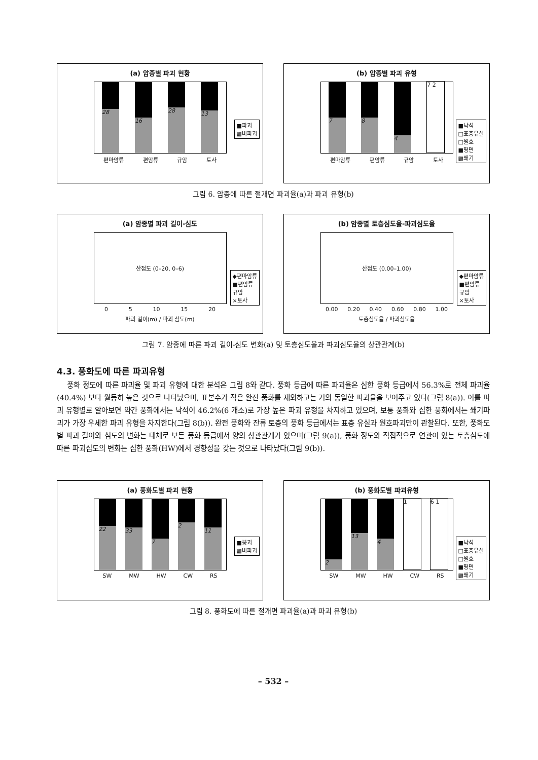(a) 암종별 파괴 현황
28
16
28
13
편마암류 편암류 규암 토사
■파괴
▩비파괴
(b) 암종별 파괴 유형
7
8
4
7 2
편마암류 편암류 규암 토사
■낙석
□표층유실
□원호
■평면
▩쐐기
그림 6. 암종에 따른 절개면 파괴율(a)과 파괴 유형(b)
(a) 암종별 파괴 길이-심도
산점도 (0–20, 0–6)
0 5 10 15 20
파괴 길이(m) / 파괴 심도(m)
◆편마암류
■편암류
규암
×토사
(b) 암종별 토층심도율-파괴심도율
산점도 (0.00–1.00)
0.00 0.20 0.40 0.60 0.80 1.00
토층심도율 / 파괴심도율
◆편마암류
■편암류
규암
×토사
그림 7. 암종에 따른 파괴 길이-심도 변화(a) 및 토층심도율과 파괴심도율의 상관관계(b)
4.3. 풍화도에 따른 파괴유형
풍화 정도에 따른 파괴율 및 파괴 유형에 대한 분석은 그림 8와 같다. 풍화 등급에 따른 파괴율은 심한 풍화 등급에서 56.3%로 전체 파괴율(40.4%) 보다 월등히 높은 것으로 나타났으며, 표본수가 작은 완전 풍화를 제외하고는 거의 동일한 파괴율을 보여주고 있다(그림 8(a)). 이를 파괴 유형별로 알아보면 약간 풍화에서는 낙석이 46.2%(6 개소)로 가장 높은 파괴 유형을 차지하고 있으며, 보통 풍화와 심한 풍화에서는 쐐기파괴가 가장 우세한 파괴 유형을 차지한다(그림 8(b)). 완전 풍화와 잔류 토층의 풍화 등급에서는 표층 유실과 원호파괴만이 관찰된다. 또한, 풍화도별 파괴 길이와 심도의 변화는 대체로 보든 풍화 등급에서 양의 상관관계가 있으며(그림 9(a)), 풍화 정도와 직접적으로 연관이 있는 토층심도에 따른 파괴심도의 변화는 심한 풍화(HW)에서 경향성을 갖는 것으로 나타났다(그림 9(b)).
(a) 풍화도별 파괴 현황
22
33
7
2
11
SW MW HW CW RS
■붕괴
▩비파괴
(b) 풍화도별 파괴유형
2
13
4
1
6 1
SW MW HW CW RS
■낙석
□표층유실
□원호
■평면
▩쐐기
그림 8. 풍화도에 따른 절개면 파괴율(a)과 파괴 유형(b)
– 532 –